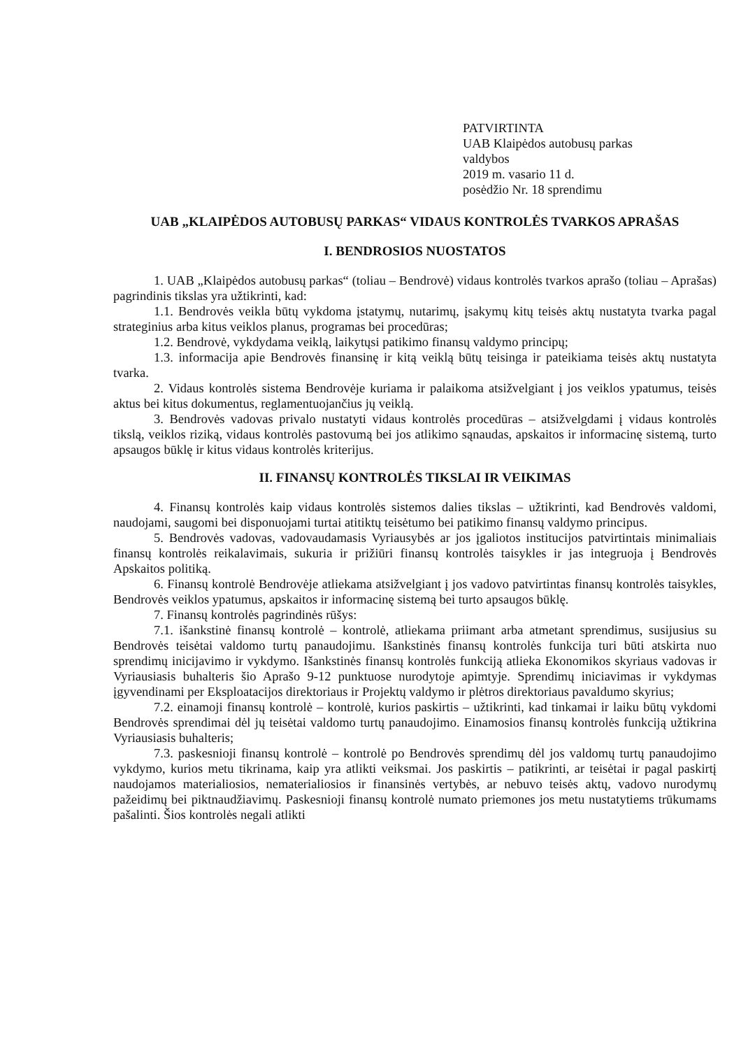PATVIRTINTA
UAB Klaipėdos autobusų parkas
valdybos
2019 m. vasario 11 d.
posėdžio Nr. 18 sprendimu
UAB „KLAIPĖDOS AUTOBUSŲ PARKAS“ VIDAUS KONTROLĖS TVARKOS APRAŠAS
I. BENDROSIOS NUOSTATOS
1. UAB „Klaipėdos autobusų parkas“ (toliau – Bendrovė) vidaus kontrolės tvarkos aprašo (toliau – Aprašas) pagrindinis tikslas yra užtikrinti, kad:
1.1. Bendrovės veikla būtų vykdoma įstatymų, nutarimų, įsakymų kitų teisės aktų nustatyta tvarka pagal strateginius arba kitus veiklos planus, programas bei procedūras;
1.2. Bendrovė, vykdydama veiklą, laikytųsi patikimo finansų valdymo principų;
1.3. informacija apie Bendrovės finansinę ir kitą veiklą būtų teisinga ir pateikiama teisės aktų nustatyta tvarka.
2. Vidaus kontrolės sistema Bendrovėje kuriama ir palaikoma atsižvelgiant į jos veiklos ypatumus, teisės aktus bei kitus dokumentus, reglamentuojančius jų veiklą.
3. Bendrovės vadovas privalo nustatyti vidaus kontrolės procedūras – atsižvelgdami į vidaus kontrolės tikslą, veiklos riziką, vidaus kontrolės pastovumą bei jos atlikimo sąnaudas, apskaitos ir informacinę sistemą, turto apsaugos būklę ir kitus vidaus kontrolės kriterijus.
II. FINANSŲ KONTROLĖS TIKSLAI IR VEIKIMAS
4. Finansų kontrolės kaip vidaus kontrolės sistemos dalies tikslas – užtikrinti, kad Bendrovės valdomi, naudojami, saugomi bei disponuojami turtai atitiktų teisėtumo bei patikimo finansų valdymo principus.
5. Bendrovės vadovas, vadovaudamasis Vyriausybės ar jos įgaliotos institucijos patvirtintais minimaliais finansų kontrolės reikalavimais, sukuria ir prižiūri finansų kontrolės taisykles ir jas integruoja į Bendrovės Apskaitos politiką.
6. Finansų kontrolė Bendrovėje atliekama atsižvelgiant į jos vadovo patvirtintas finansų kontrolės taisykles, Bendrovės veiklos ypatumus, apskaitos ir informacinę sistemą bei turto apsaugos būklę.
7. Finansų kontrolės pagrindinės rūšys:
7.1. išankstinė finansų kontrolė – kontrolė, atliekama priimant arba atmetant sprendimus, susijusius su Bendrovės teisėtai valdomo turtų panaudojimu. Išankstinės finansų kontrolės funkcija turi būti atskirta nuo sprendimų inicijavimo ir vykdymo. Išankstinės finansų kontrolės funkciją atlieka Ekonomikos skyriaus vadovas ir Vyriausiasis buhalteris šio Aprašo 9-12 punktuose nurodytoje apimtyje. Sprendimų iniciavimas ir vykdymas įgyvendinami per Eksploatacijos direktoriaus ir Projektų valdymo ir plėtros direktoriaus pavaldumo skyrius;
7.2. einamoji finansų kontrolė – kontrolė, kurios paskirtis – užtikrinti, kad tinkamai ir laiku būtų vykdomi Bendrovės sprendimai dėl jų teisėtai valdomo turtų panaudojimo. Einamosios finansų kontrolės funkciją užtikrina Vyriausiasis buhalteris;
7.3. paskesnioji finansų kontrolė – kontrolė po Bendrovės sprendimų dėl jos valdomų turtų panaudojimo vykdymo, kurios metu tikrinama, kaip yra atlikti veiksmai. Jos paskirtis – patikrinti, ar teisėtai ir pagal paskirtį naudojamos materialiosios, nematerialiosios ir finansinės vertybės, ar nebuvo teisės aktų, vadovo nurodymų pažeidimų bei piktnaudžiavimų. Paskesnioji finansų kontrolė numato priemones jos metu nustatytiems trūkumams pašalinti. Šios kontrolės negali atlikti